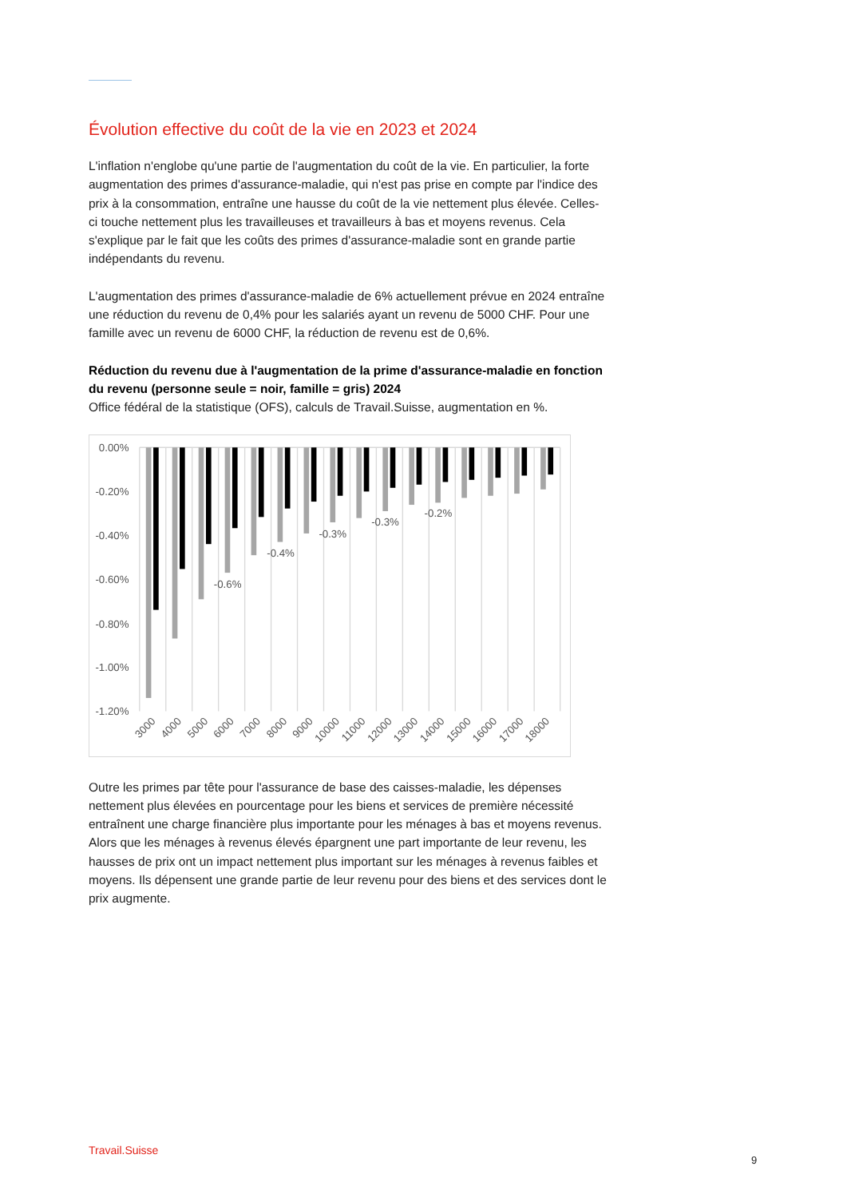Évolution effective du coût de la vie en 2023 et 2024
L'inflation n'englobe qu'une partie de l'augmentation du coût de la vie. En particulier, la forte augmentation des primes d'assurance-maladie, qui n'est pas prise en compte par l'indice des prix à la consommation, entraîne une hausse du coût de la vie nettement plus élevée. Celles-ci touche nettement plus les travailleuses et travailleurs à bas et moyens revenus. Cela s'explique par le fait que les coûts des primes d'assurance-maladie sont en grande partie indépendants du revenu.
L'augmentation des primes d'assurance-maladie de 6% actuellement prévue en 2024 entraîne une réduction du revenu de 0,4% pour les salariés ayant un revenu de 5000 CHF. Pour une famille avec un revenu de 6000 CHF, la réduction de revenu est de 0,6%.
Réduction du revenu due à l'augmentation de la prime d'assurance-maladie en fonction du revenu (personne seule = noir, famille = gris) 2024
Office fédéral de la statistique (OFS), calculs de Travail.Suisse, augmentation en %.
0.00%
-0.20%
-0.40%
-0.60%
-0.80%
-1.00%
-1.20%
-0.6%
-0.4%
-0.3%
-0.3%
-0.2%
3000
4000
5000
6000
7000
8000
9000
10000
11000
12000
13000
14000
15000
16000
17000
18000
Outre les primes par tête pour l'assurance de base des caisses-maladie, les dépenses nettement plus élevées en pourcentage pour les biens et services de première nécessité entraînent une charge financière plus importante pour les ménages à bas et moyens revenus. Alors que les ménages à revenus élevés épargnent une part importante de leur revenu, les hausses de prix ont un impact nettement plus important sur les ménages à revenus faibles et moyens. Ils dépensent une grande partie de leur revenu pour des biens et des services dont le prix augmente.
Travail.Suisse
9